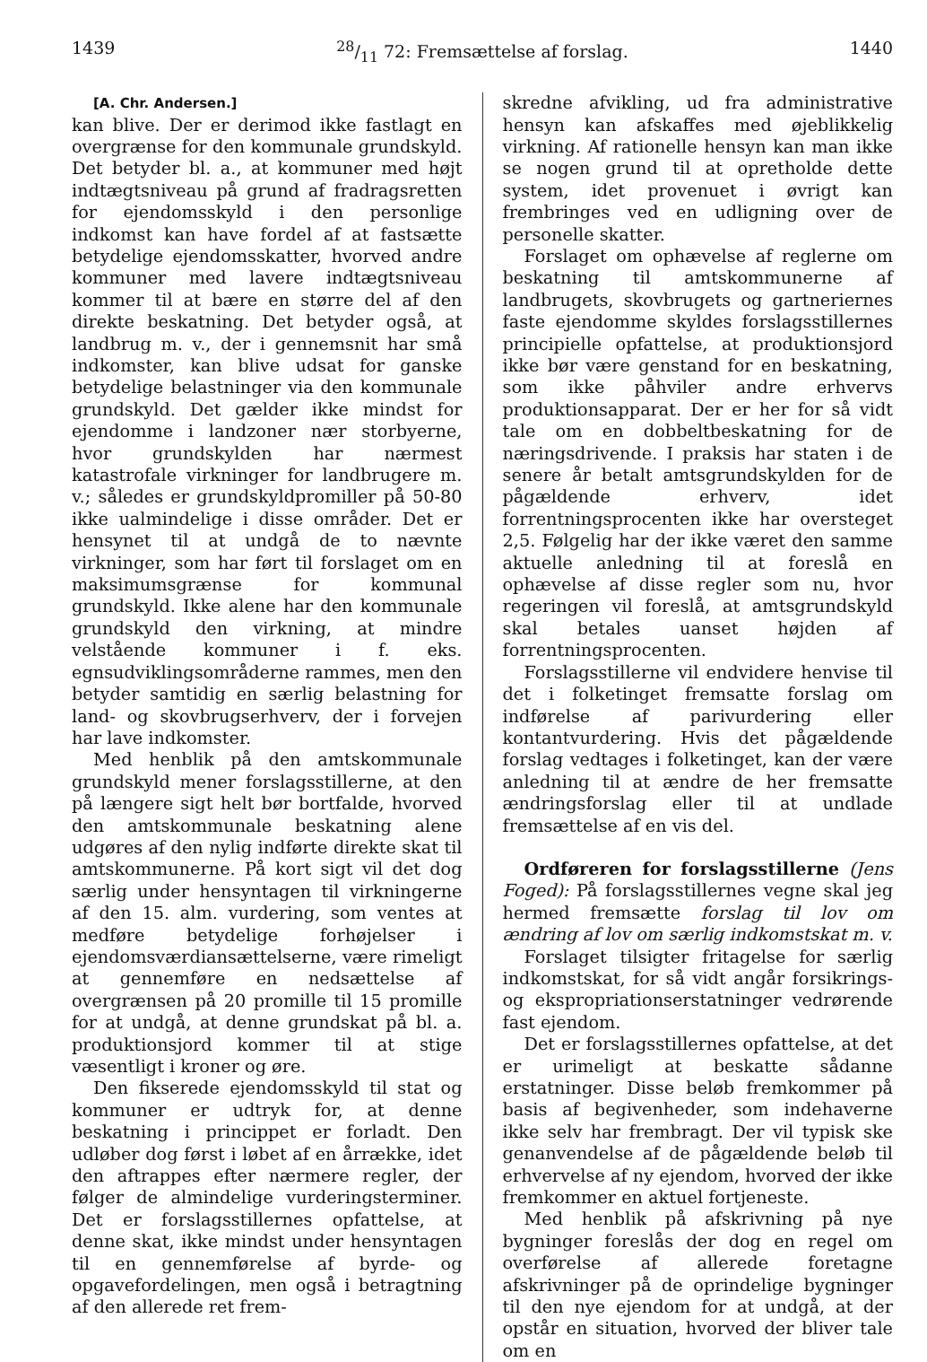143928/11 72: Fremsættelse af forslag. 1440
[A. Chr. Andersen.]
kan blive. Der er derimod ikke fastlagt en overgrænse for den kommunale grundskyld. Det betyder bl. a., at kommuner med højt indtægtsniveau på grund af fradragsretten for ejendomsskyld i den personlige indkomst kan have fordel af at fastsætte betydelige ejendomsskatter, hvorved andre kommuner med lavere indtægtsniveau kommer til at bære en større del af den direkte beskatning. Det betyder også, at landbrug m. v., der i gennemsnit har små indkomster, kan blive udsat for ganske betydelige belastninger via den kommunale grundskyld. Det gælder ikke mindst for ejendomme i landzoner nær storbyerne, hvor grundskylden har nærmest katastrofale virkninger for landbrugere m. v.; således er grundskyldpromiller på 50-80 ikke ualmindelige i disse områder. Det er hensynet til at undgå de to nævnte virkninger, som har ført til forslaget om en maksimumsgrænse for kommunal grundskyld. Ikke alene har den kommunale grundskyld den virkning, at mindre velstående kommuner i f. eks. egnsudviklingsområderne rammes, men den betyder samtidig en særlig belastning for land- og skovbrugserhverv, der i forvejen har lave indkomster.
Med henblik på den amtskommunale grundskyld mener forslagsstillerne, at den på længere sigt helt bør bortfalde, hvorved den amtskommunale beskatning alene udgøres af den nylig indførte direkte skat til amtskommunerne. På kort sigt vil det dog særlig under hensyntagen til virkningerne af den 15. alm. vurdering, som ventes at medføre betydelige forhøjelser i ejendomsværdiansættelserne, være rimeligt at gennemføre en nedsættelse af overgrænsen på 20 promille til 15 promille for at undgå, at denne grundskat på bl. a. produktionsjord kommer til at stige væsentligt i kroner og øre.
Den fikserede ejendomsskyld til stat og kommuner er udtryk for, at denne beskatning i princippet er forladt. Den udløber dog først i løbet af en årrække, idet den aftrappes efter nærmere regler, der følger de almindelige vurderingsterminer. Det er forslagsstillernes opfattelse, at denne skat, ikke mindst under hensyntagen til en gennemførelse af byrde- og opgavefordelingen, men også i betragtning af den allerede ret frem-
skredne afvikling, ud fra administrative hensyn kan afskaffes med øjeblikkelig virkning. Af rationelle hensyn kan man ikke se nogen grund til at opretholde dette system, idet provenuet i øvrigt kan frembringes ved en udligning over de personelle skatter.
Forslaget om ophævelse af reglerne om beskatning til amtskommunerne af landbrugets, skovbrugets og gartneriernes faste ejendomme skyldes forslagsstillernes principielle opfattelse, at produktionsjord ikke bør være genstand for en beskatning, som ikke påhviler andre erhvervs produktionsapparat. Der er her for så vidt tale om en dobbeltbeskatning for de næringsdrivende. I praksis har staten i de senere år betalt amtsgrundskylden for de pågældende erhverv, idet forrentningsprocenten ikke har oversteget 2,5. Følgelig har der ikke været den samme aktuelle anledning til at foreslå en ophævelse af disse regler som nu, hvor regeringen vil foreslå, at amtsgrundskyld skal betales uanset højden af forrentningsprocenten.
Forslagsstillerne vil endvidere henvise til det i folketinget fremsatte forslag om indførelse af parivurdering eller kontantvurdering. Hvis det pågældende forslag vedtages i folketinget, kan der være anledning til at ændre de her fremsatte ændringsforslag eller til at undlade fremsættelse af en vis del.
Ordføreren for forslagsstillerne (Jens Foged): På forslagsstillernes vegne skal jeg hermed fremsætte forslag til lov om ændring af lov om særlig indkomstskat m. v.
Forslaget tilsigter fritagelse for særlig indkomstskat, for så vidt angår forsikrings- og ekspropriationserstatninger vedrørende fast ejendom.
Det er forslagsstillernes opfattelse, at det er urimeligt at beskatte sådanne erstatninger. Disse beløb fremkommer på basis af begivenheder, som indehaverne ikke selv har frembragt. Der vil typisk ske genanvendelse af de pågældende beløb til erhvervelse af ny ejendom, hvorved der ikke fremkommer en aktuel fortjeneste.
Med henblik på afskrivning på nye bygninger foreslås der dog en regel om overførelse af allerede foretagne afskrivninger på de oprindelige bygninger til den nye ejendom for at undgå, at der opstår en situation, hvorved der bliver tale om en